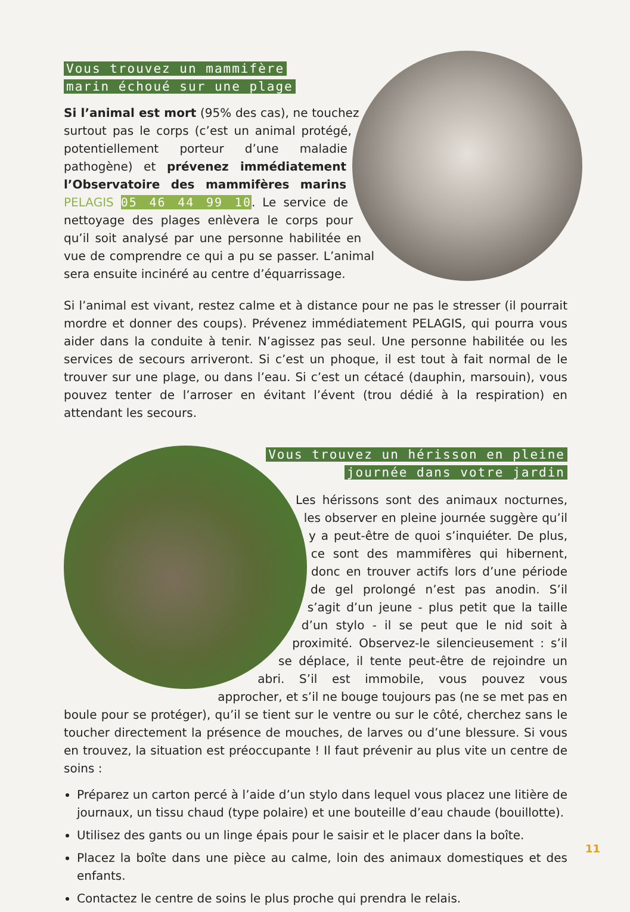Vous trouvez un mammifère
marin échoué sur une plage
Si l’animal est mort (95% des cas), ne touchez surtout pas le corps (c’est un animal protégé, potentiellement porteur d’une maladie pathogène) et prévenez immédiatement l’Observatoire des mammifères marins PELAGIS 05 46 44 99 10. Le service de nettoyage des plages enlèvera le corps pour qu’il soit analysé par une personne habilitée en vue de comprendre ce qui a pu se passer. L’animal sera ensuite incinéré au centre d’équarrissage.
Si l’animal est vivant, restez calme et à distance pour ne pas le stresser (il pourrait mordre et donner des coups). Prévenez immédiatement PELAGIS, qui pourra vous aider dans la conduite à tenir. N’agissez pas seul. Une personne habilitée ou les services de secours arriveront. Si c’est un phoque, il est tout à fait normal de le trouver sur une plage, ou dans l’eau. Si c’est un cétacé (dauphin, marsouin), vous pouvez tenter de l’arroser en évitant l’évent (trou dédié à la respiration) en attendant les secours.
Vous trouvez un hérisson en pleine
journée dans votre jardin
Les hérissons sont des animaux nocturnes, les observer en pleine journée suggère qu’il y a peut-être de quoi s’inquiéter. De plus, ce sont des mammifères qui hibernent, donc en trouver actifs lors d’une période de gel prolongé n’est pas anodin. S’il s’agit d’un jeune - plus petit que la taille d’un stylo - il se peut que le nid soit à proximité. Observez-le silencieusement : s’il se déplace, il tente peut-être de rejoindre un abri. S’il est immobile, vous pouvez vous approcher, et s’il ne bouge toujours pas (ne se met pas en boule pour se protéger), qu’il se tient sur le ventre ou sur le côté, cherchez sans le toucher directement la présence de mouches, de larves ou d’une blessure. Si vous en trouvez, la situation est préoccupante ! Il faut prévenir au plus vite un centre de soins :
Préparez un carton percé à l’aide d’un stylo dans lequel vous placez une litière de journaux, un tissu chaud (type polaire) et une bouteille d’eau chaude (bouillotte).
Utilisez des gants ou un linge épais pour le saisir et le placer dans la boîte.
Placez la boîte dans une pièce au calme, loin des animaux domestiques et des enfants.
Contactez le centre de soins le plus proche qui prendra le relais.
11